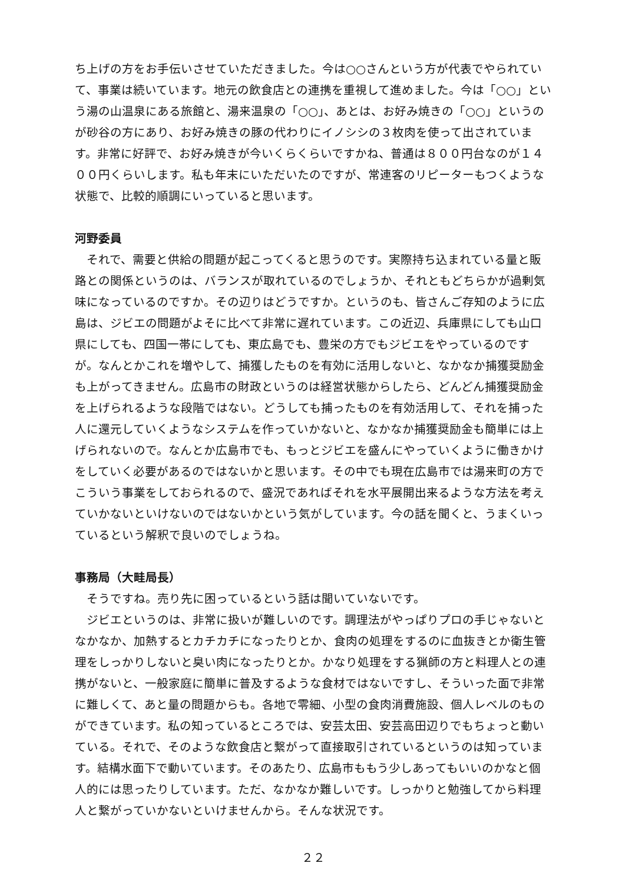ち上げの方をお手伝いさせていただきました。今は○○さんという方が代表でやられていて、事業は続いています。地元の飲食店との連携を重視して進めました。今は「○○」という湯の山温泉にある旅館と、湯来温泉の「○○」、あとは、お好み焼きの「○○」というのが砂谷の方にあり、お好み焼きの豚の代わりにイノシシの３枚肉を使って出されています。非常に好評で、お好み焼きが今いくらくらいですかね、普通は８００円台なのが１４００円くらいします。私も年末にいただいたのですが、常連客のリピーターもつくような状態で、比較的順調にいっていると思います。
河野委員
それで、需要と供給の問題が起こってくると思うのです。実際持ち込まれている量と販路との関係というのは、バランスが取れているのでしょうか、それともどちらかが過剰気味になっているのですか。その辺りはどうですか。というのも、皆さんご存知のように広島は、ジビエの問題がよそに比べて非常に遅れています。この近辺、兵庫県にしても山口県にしても、四国一帯にしても、東広島でも、豊栄の方でもジビエをやっているのですが。なんとかこれを増やして、捕獲したものを有効に活用しないと、なかなか捕獲奨励金も上がってきません。広島市の財政というのは経営状態からしたら、どんどん捕獲奨励金を上げられるような段階ではない。どうしても捕ったものを有効活用して、それを捕った人に還元していくようなシステムを作っていかないと、なかなか捕獲奨励金も簡単には上げられないので。なんとか広島市でも、もっとジビエを盛んにやっていくように働きかけをしていく必要があるのではないかと思います。その中でも現在広島市では湯来町の方でこういう事業をしておられるので、盛況であればそれを水平展開出来るような方法を考えていかないといけないのではないかという気がしています。今の話を聞くと、うまくいっているという解釈で良いのでしょうね。
事務局（大畦局長）
そうですね。売り先に困っているという話は聞いていないです。
ジビエというのは、非常に扱いが難しいのです。調理法がやっぱりプロの手じゃないとなかなか、加熱するとカチカチになったりとか、食肉の処理をするのに血抜きとか衛生管理をしっかりしないと臭い肉になったりとか。かなり処理をする猟師の方と料理人との連携がないと、一般家庭に簡単に普及するような食材ではないですし、そういった面で非常に難しくて、あと量の問題からも。各地で零細、小型の食肉消費施設、個人レベルのものができています。私の知っているところでは、安芸太田、安芸高田辺りでもちょっと動いている。それで、そのような飲食店と繋がって直接取引されているというのは知っています。結構水面下で動いています。そのあたり、広島市ももう少しあってもいいのかなと個人的には思ったりしています。ただ、なかなか難しいです。しっかりと勉強してから料理人と繋がっていかないといけませんから。そんな状況です。
２２